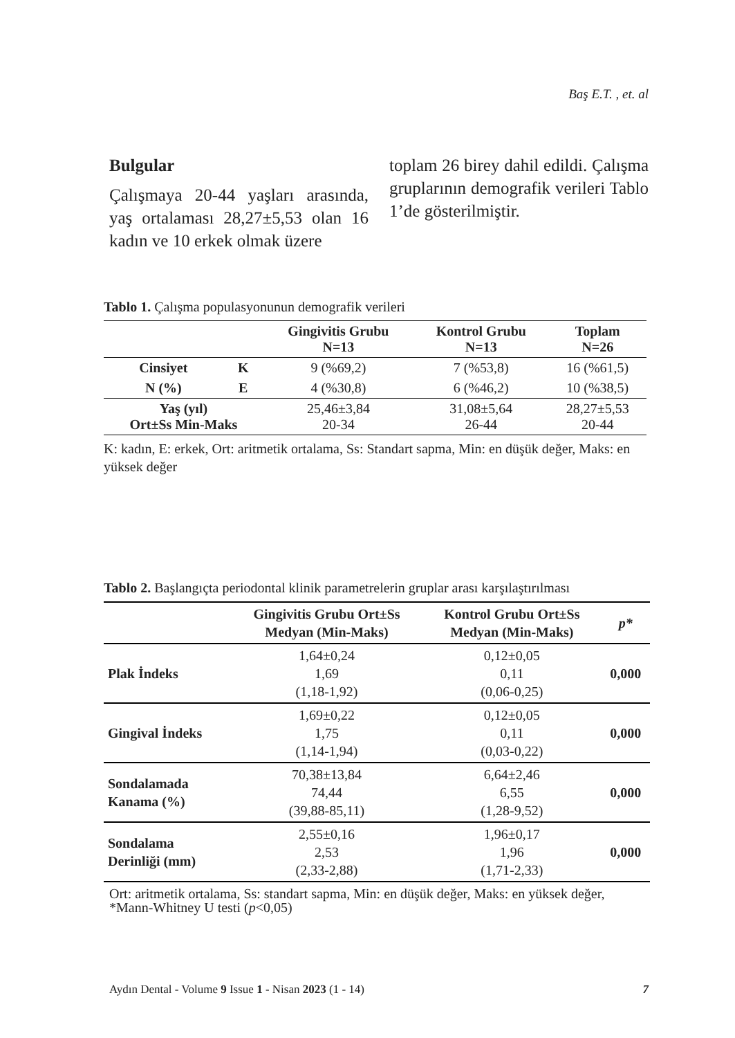Baş E.T. , et. al
Bulgular
Çalışmaya 20-44 yaşları arasında, yaş ortalaması 28,27±5,53 olan 16 kadın ve 10 erkek olmak üzere
toplam 26 birey dahil edildi. Çalışma gruplarının demografik verileri Tablo 1’de gösterilmiştir.
Tablo 1. Çalışma populasyonunun demografik verileri
| | | Gingivitis Grubu N=13 | Kontrol Grubu N=13 | Toplam N=26 |
| --- | --- | --- | --- | --- |
| Cinsiyet | K | 9 (%69,2) | 7 (%53,8) | 16 (%61,5) |
| N (%) | E | 4 (%30,8) | 6 (%46,2) | 10 (%38,5) |
| Yaş (yıl) Ort±Ss Min-Maks | | 25,46±3,84 20-34 | 31,08±5,64 26-44 | 28,27±5,53 20-44 |
K: kadın, E: erkek, Ort: aritmetik ortalama, Ss: Standart sapma, Min: en düşük değer, Maks: en yüksek değer
Tablo 2. Başlangıçta periodontal klinik parametrelerin gruplar arası karşılaştırılması
| | Gingivitis Grubu Ort±Ss Medyan (Min-Maks) | Kontrol Grubu Ort±Ss Medyan (Min-Maks) | p* |
| --- | --- | --- | --- |
| Plak İndeks | 1,64±0,24 1,69 (1,18-1,92) | 0,12±0,05 0,11 (0,06-0,25) | 0,000 |
| Gingival İndeks | 1,69±0,22 1,75 (1,14-1,94) | 0,12±0,05 0,11 (0,03-0,22) | 0,000 |
| Sondalamada Kanama (%) | 70,38±13,84 74,44 (39,88-85,11) | 6,64±2,46 6,55 (1,28-9,52) | 0,000 |
| Sondalama Derinliği (mm) | 2,55±0,16 2,53 (2,33-2,88) | 1,96±0,17 1,96 (1,71-2,33) | 0,000 |
Ort: aritmetik ortalama, Ss: standart sapma, Min: en düşük değer, Maks: en yüksek değer, *Mann-Whitney U testi (p<0,05)
Aydın Dental - Volume 9 Issue 1 - Nisan 2023 (1 - 14) 7